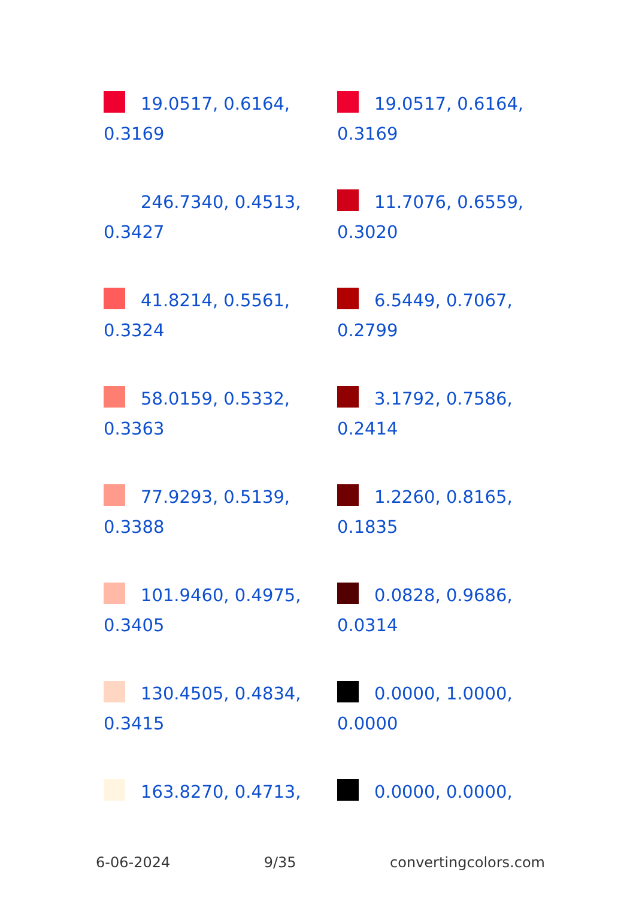19.0517, 0.6164,
0.3169
19.0517, 0.6164,
0.3169
246.7340, 0.4513,
0.3427
11.7076, 0.6559,
0.3020
41.8214, 0.5561,
0.3324
6.5449, 0.7067,
0.2799
58.0159, 0.5332,
0.3363
3.1792, 0.7586,
0.2414
77.9293, 0.5139,
0.3388
1.2260, 0.8165,
0.1835
101.9460, 0.4975,
0.3405
0.0828, 0.9686,
0.0314
130.4505, 0.4834,
0.3415
0.0000, 1.0000,
0.0000
163.8270, 0.4713,
0.0000, 0.0000,
6-06-2024 9/35 convertingcolors.com